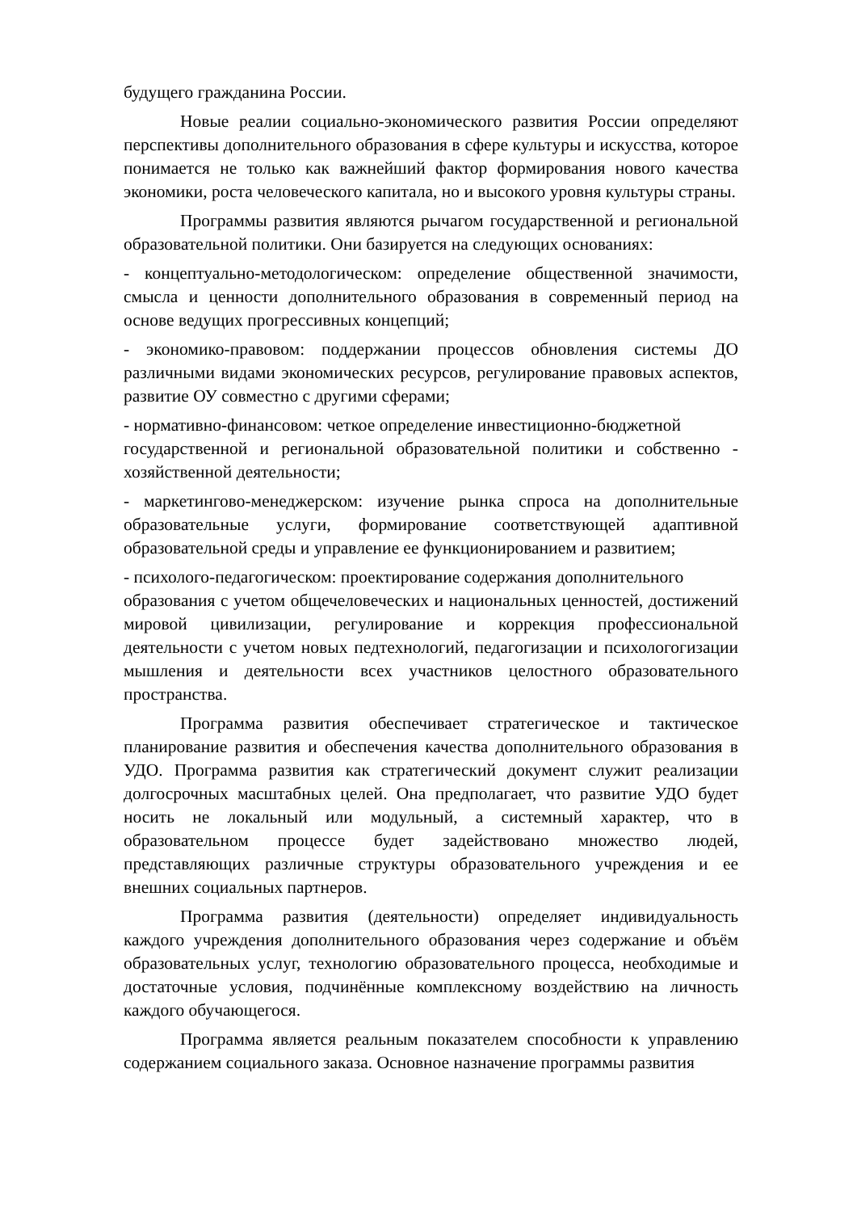будущего гражданина России.
Новые реалии социально-экономического развития России определяют перспективы дополнительного образования в сфере культуры и искусства, которое понимается не только как важнейший фактор формирования нового качества экономики, роста человеческого капитала, но и высокого уровня культуры страны.
Программы развития являются рычагом государственной и региональной образовательной политики. Они базируется на следующих основаниях:
- концептуально-методологическом: определение общественной значимости, смысла и ценности дополнительного образования в современный период на основе ведущих прогрессивных концепций;
- экономико-правовом: поддержании процессов обновления системы ДО различными видами экономических ресурсов, регулирование правовых аспектов, развитие ОУ совместно с другими сферами;
- нормативно-финансовом: четкое определение инвестиционно-бюджетной
государственной и региональной образовательной политики и собственно - хозяйственной деятельности;
- маркетингово-менеджерском: изучение рынка спроса на дополнительные образовательные услуги, формирование соответствующей адаптивной образовательной среды и управление ее функционированием и развитием;
- психолого-педагогическом: проектирование содержания дополнительного
образования с учетом общечеловеческих и национальных ценностей, достижений мировой цивилизации, регулирование и коррекция профессиональной деятельности с учетом новых педтехнологий, педагогизации и психологогизации мышления и деятельности всех участников целостного образовательного пространства.
Программа развития обеспечивает стратегическое и тактическое планирование развития и обеспечения качества дополнительного образования в УДО. Программа развития как стратегический документ служит реализации долгосрочных масштабных целей. Она предполагает, что развитие УДО будет носить не локальный или модульный, а системный характер, что в образовательном процессе будет задействовано множество людей, представляющих различные структуры образовательного учреждения и ее внешних социальных партнеров.
Программа развития (деятельности) определяет индивидуальность каждого учреждения дополнительного образования через содержание и объём образовательных услуг, технологию образовательного процесса, необходимые и достаточные условия, подчинённые комплексному воздействию на личность каждого обучающегося.
Программа является реальным показателем способности к управлению содержанием социального заказа. Основное назначение программы развития